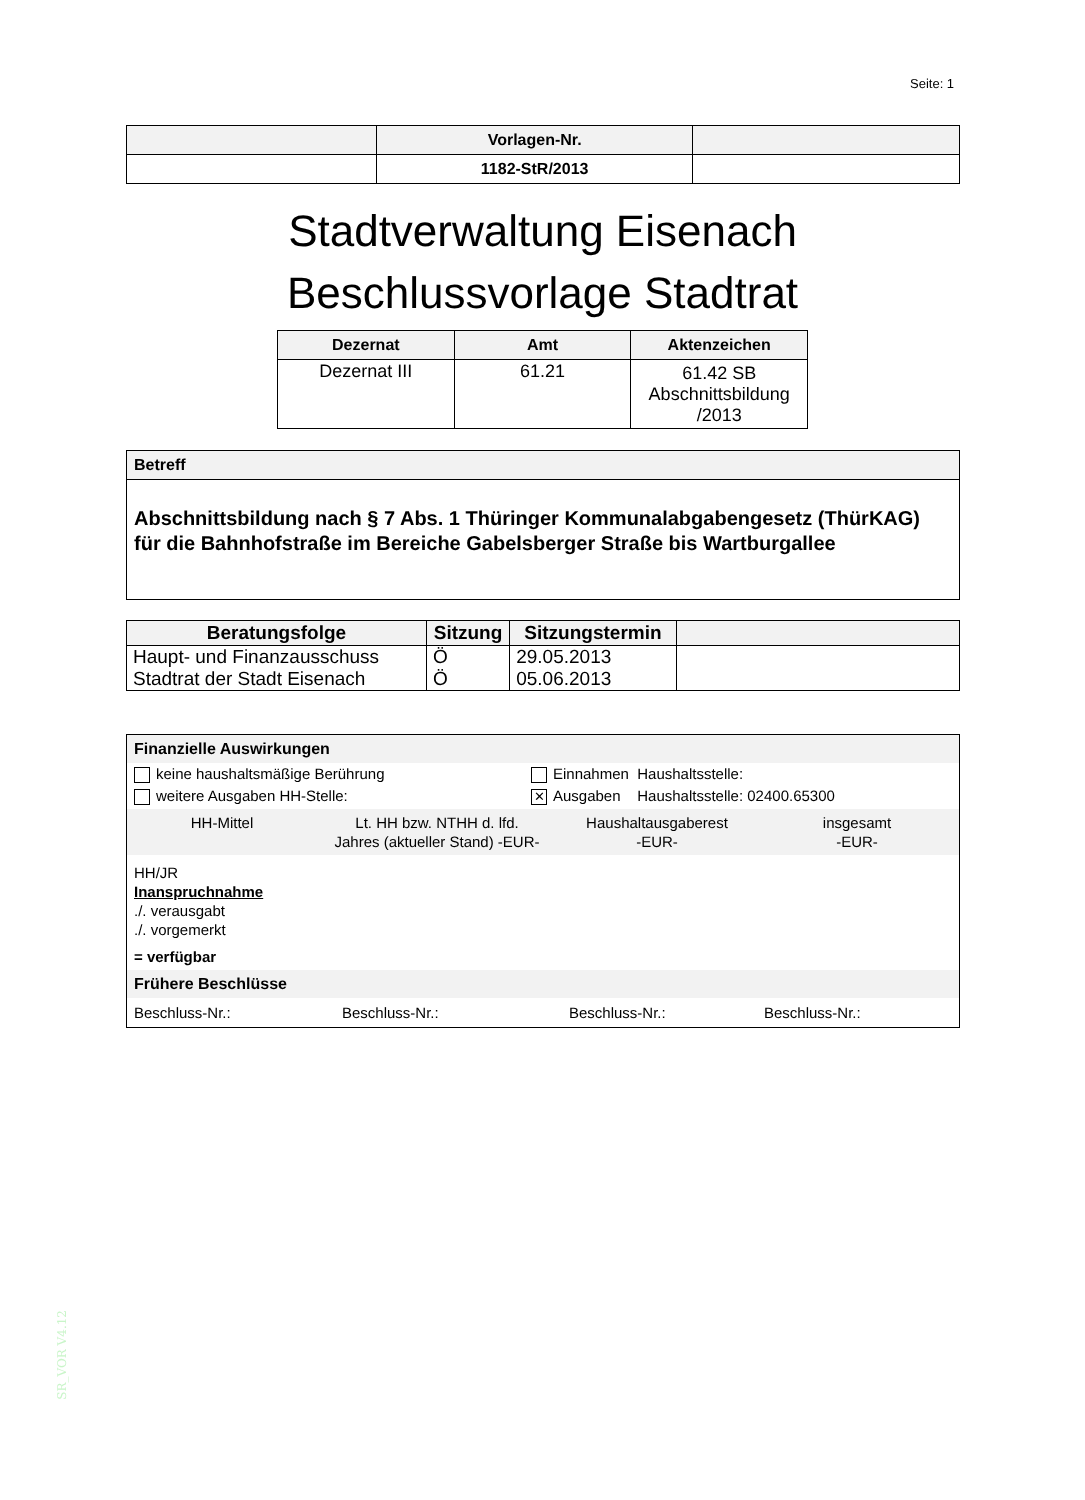Seite: 1
| | Vorlagen-Nr. | |
| | 1182-StR/2013 | |
Stadtverwaltung Eisenach
Beschlussvorlage Stadtrat
| Dezernat | Amt | Aktenzeichen |
| --- | --- | --- |
| Dezernat III | 61.21 | 61.42 SB Abschnittsbildung /2013 |
Betreff
Abschnittsbildung nach § 7 Abs. 1 Thüringer Kommunalabgabengesetz (ThürKAG) für die Bahnhofstraße im Bereiche Gabelsberger Straße bis Wartburgallee
| Beratungsfolge | Sitzung | Sitzungstermin | |
| --- | --- | --- | --- |
| Haupt- und Finanzausschuss | Ö | 29.05.2013 | |
| Stadtrat der Stadt Eisenach | Ö | 05.06.2013 | |
Finanzielle Auswirkungen
keine haushaltsmäßige Berührung Einnahmen Haushaltsstelle:
weitere Ausgaben HH-Stelle:
✕ Ausgaben Haushaltsstelle: 02400.65300
HH-Mittel Lt. HH bzw. NTHH d. lfd.
Jahres (aktueller Stand) -EUR-
Haushaltausgaberest
-EUR-
insgesamt
-EUR-
HH/JR
Inanspruchnahme
./. verausgabt
./. vorgemerkt
= verfügbar
Frühere Beschlüsse
Beschluss-Nr.: Beschluss-Nr.: Beschluss-Nr.: Beschluss-Nr.:
SR_VOR V4.12